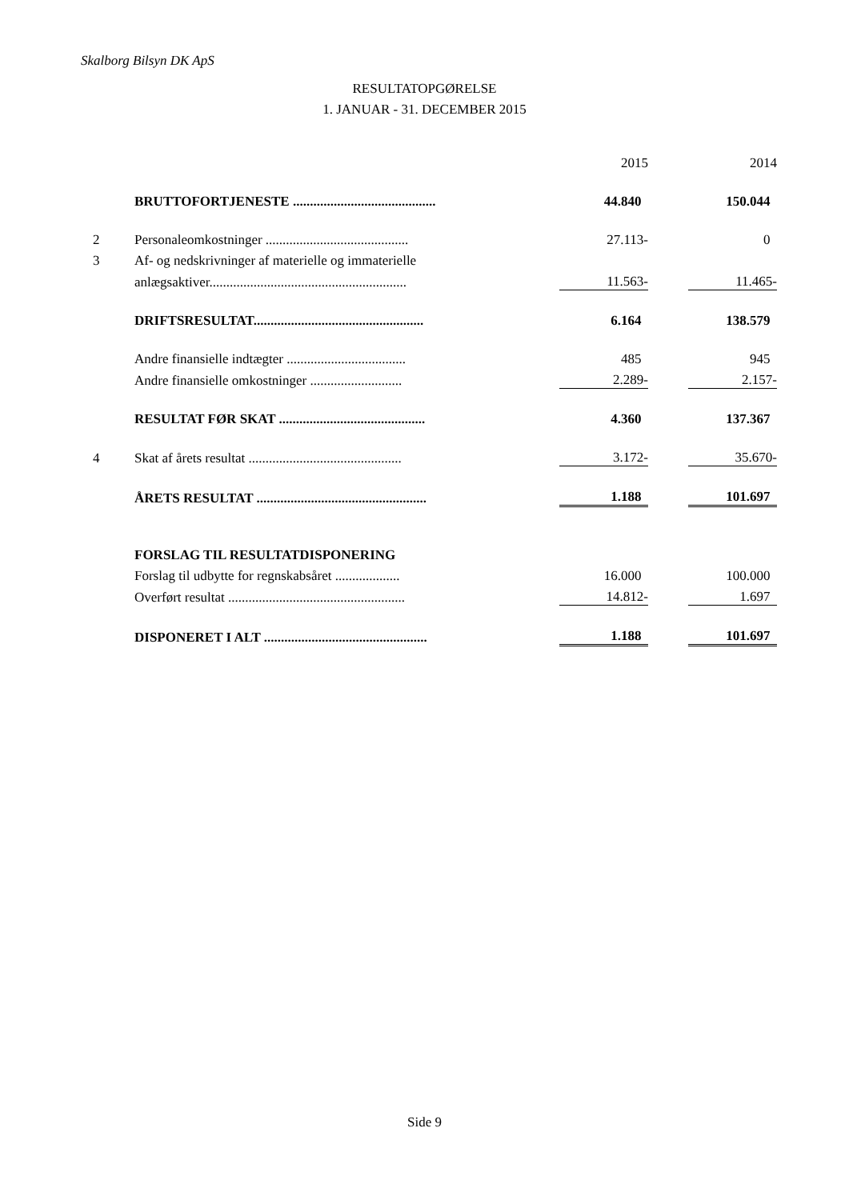Skalborg Bilsyn DK ApS
RESULTATOPGØRELSE
1. JANUAR - 31. DECEMBER 2015
| | | | 2015 | | 2014 |
| | BRUTTOFORTJENESTE .......................................... | | 44.840 | | 150.044 |
| 2 | Personaleomkostninger .......................................... | | 27.113- | | 0 |
| 3 | Af- og nedskrivninger af materielle og immaterielle | | | | |
| | anlægsaktiver.......................................................... | | 11.563- | | 11.465- |
| | DRIFTSRESULTAT.................................................. | | 6.164 | | 138.579 |
| | Andre finansielle indtægter ................................... | | 485 | | 945 |
| | Andre finansielle omkostninger ........................... | | 2.289- | | 2.157- |
| | RESULTAT FØR SKAT ........................................... | | 4.360 | | 137.367 |
| 4 | Skat af årets resultat ............................................. | | 3.172- | | 35.670- |
| | ÅRETS RESULTAT .................................................. | | 1.188 | | 101.697 |
| | FORSLAG TIL RESULTATDISPONERING | | | | |
| | Forslag til udbytte for regnskabsåret ................... | | 16.000 | | 100.000 |
| | Overført resultat .................................................... | | 14.812- | | 1.697 |
| | DISPONERET I ALT ................................................ | | 1.188 | | 101.697 |
Side 9